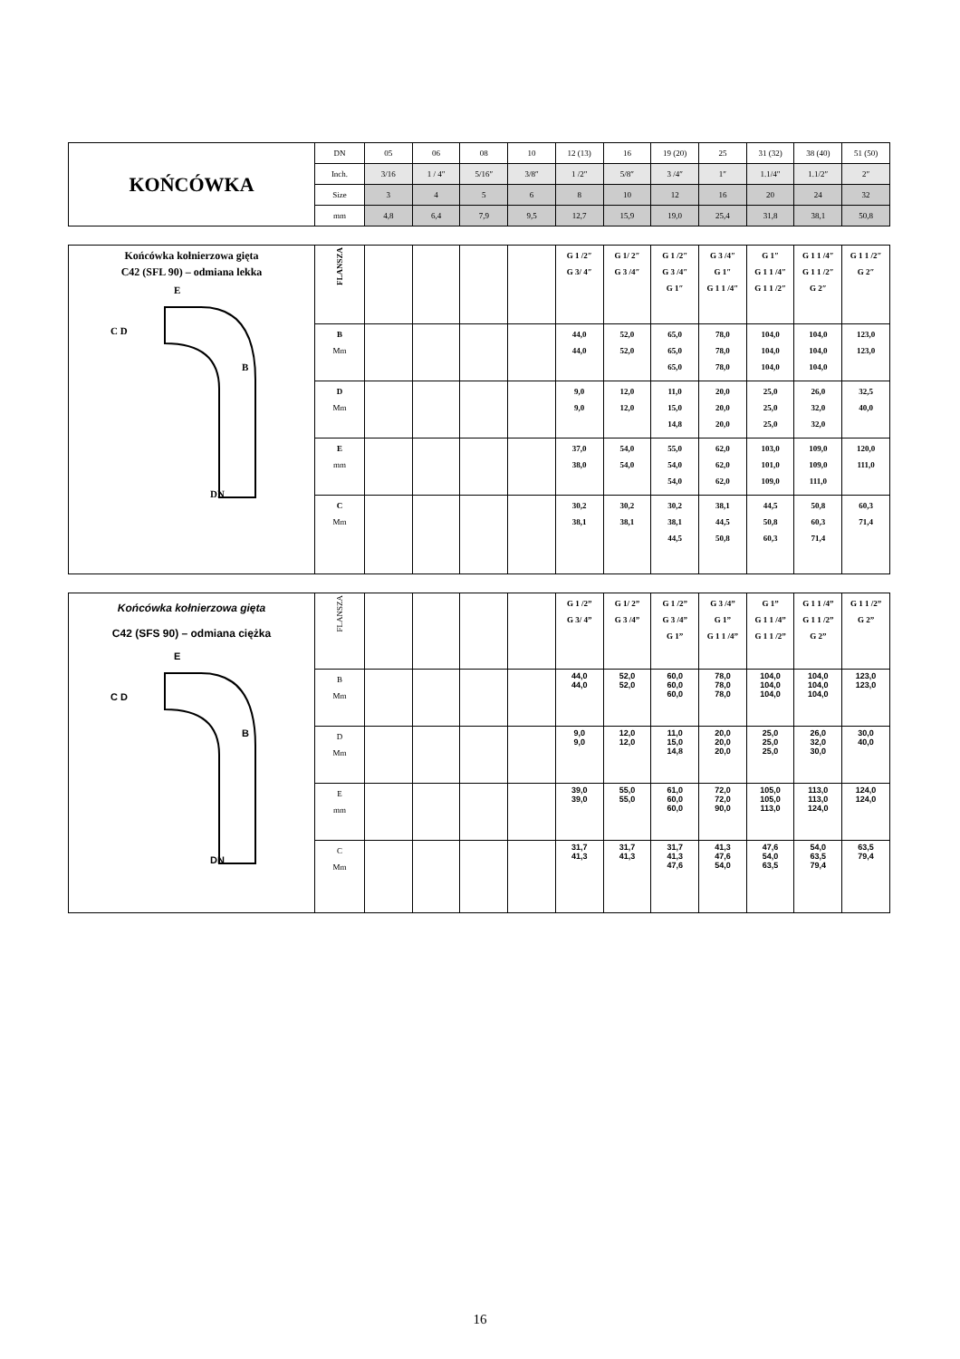| KOŃCÓWKA | DN | 05 | 06 | 08 | 10 | 12 (13) | 16 | 19 (20) | 25 | 31 (32) | 38 (40) | 51 (50) |
| | Inch. | 3/16 | 1 / 4″ | 5/16″ | 3/8″ | 1 /2″ | 5/8″ | 3 /4″ | 1″ | 1.1/4″ | 1.1/2″ | 2″ |
| | Size | 3 | 4 | 5 | 6 | 8 | 10 | 12 | 16 | 20 | 24 | 32 |
| | mm | 4,8 | 6,4 | 7,9 | 9,5 | 12,7 | 15,9 | 19,0 | 25,4 | 31,8 | 38,1 | 50,8 |
| Końcówka kołnierzowa gięta C42 (SFL 90) – odmiana lekka E B C D DN | FLANSZA | | | | | G 1 /2″ G 3/ 4″ | G 1/ 2″ G 3 /4″ | G 1 /2″ G 3 /4″ G 1″ | G 3 /4″ G 1″ G 1 1 /4″ | G 1″ G 1 1 /4″ G 1 1 /2″ | G 1 1 /4″ G 1 1 /2″ G 2″ | G 1 1 /2″ G 2″ |
| | B Mm | | | | | 44,0 44,0 | 52,0 52,0 | 65,0 65,0 65,0 | 78,0 78,0 78,0 | 104,0 104,0 104,0 | 104,0 104,0 104,0 | 123,0 123,0 |
| | D Mm | | | | | 9,0 9,0 | 12,0 12,0 | 11,0 15,0 14,8 | 20,0 20,0 20,0 | 25,0 25,0 25,0 | 26,0 32,0 32,0 | 32,5 40,0 |
| | E mm | | | | | 37,0 38,0 | 54,0 54,0 | 55,0 54,0 54,0 | 62,0 62,0 62,0 | 103,0 101,0 109,0 | 109,0 109,0 111,0 | 120,0 111,0 |
| | C Mm | | | | | 30,2 38,1 | 30,2 38,1 | 30,2 38,1 44,5 | 38,1 44,5 50,8 | 44,5 50,8 60,3 | 50,8 60,3 71,4 | 60,3 71,4 |
| Końcówka kołnierzowa gięta C42 (SFS 90) – odmiana ciężka E B C D DN | FLANSZA | | | | | G 1 /2” G 3/ 4” | G 1/ 2” G 3 /4” | G 1 /2” G 3 /4” G 1” | G 3 /4” G 1” G 1 1 /4” | G 1” G 1 1 /4” G 1 1 /2” | G 1 1 /4” G 1 1 /2” G 2” | G 1 1 /2” G 2” |
| | B Mm | | | | | 44,0 44,0 | 52,0 52,0 | 60,0 60,0 60,0 | 78,0 78,0 78,0 | 104,0 104,0 104,0 | 104,0 104,0 104,0 | 123,0 123,0 |
| | D Mm | | | | | 9,0 9,0 | 12,0 12,0 | 11,0 15,0 14,8 | 20,0 20,0 20,0 | 25,0 25,0 25,0 | 26,0 32,0 30,0 | 30,0 40,0 |
| | E mm | | | | | 39,0 39,0 | 55,0 55,0 | 61,0 60,0 60,0 | 72,0 72,0 90,0 | 105,0 105,0 113,0 | 113,0 113,0 124,0 | 124,0 124,0 |
| | C Mm | | | | | 31,7 41,3 | 31,7 41,3 | 31,7 41,3 47,6 | 41,3 47,6 54,0 | 47,6 54,0 63,5 | 54,0 63,5 79,4 | 63,5 79,4 |
16